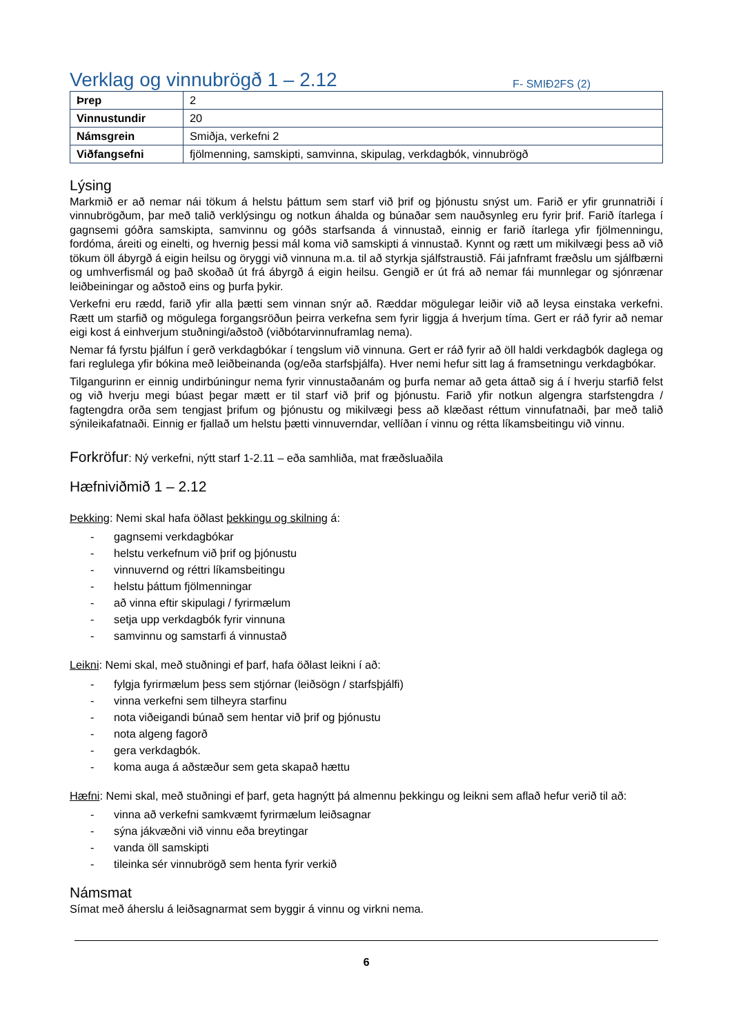Verklag og vinnubrögð 1 – 2.12
F- SMIÐ2FS (2)
| Þrep | 2 |
| Vinnustundir | 20 |
| Námsgrein | Smiðja, verkefni 2 |
| Viðfangsefni | fjölmenning, samskipti, samvinna, skipulag, verkdagbók, vinnubrögð |
Lýsing
Markmið er að nemar nái tökum á helstu þáttum sem starf við þrif og þjónustu snýst um. Farið er yfir grunnatriði í vinnubrögðum, þar með talið verklýsingu og notkun áhalda og búnaðar sem nauðsynleg eru fyrir þrif. Farið ítarlega í gagnsemi góðra samskipta, samvinnu og góðs starfsanda á vinnustað, einnig er farið ítarlega yfir fjölmenningu, fordóma, áreiti og einelti, og hvernig þessi mál koma við samskipti á vinnustað. Kynnt og rætt um mikilvægi þess að við tökum öll ábyrgð á eigin heilsu og öryggi við vinnuna m.a. til að styrkja sjálfstraustið. Fái jafnframt fræðslu um sjálfbærni og umhverfismál og það skoðað út frá ábyrgð á eigin heilsu. Gengið er út frá að nemar fái munnlegar og sjónrænar leiðbeiningar og aðstoð eins og þurfa þykir.
Verkefni eru rædd, farið yfir alla þætti sem vinnan snýr að. Ræddar mögulegar leiðir við að leysa einstaka verkefni. Rætt um starfið og mögulega forgangsröðun þeirra verkefna sem fyrir liggja á hverjum tíma. Gert er ráð fyrir að nemar eigi kost á einhverjum stuðningi/aðstoð (viðbótarvinnuframlag nema).
Nemar fá fyrstu þjálfun í gerð verkdagbókar í tengslum við vinnuna. Gert er ráð fyrir að öll haldi verkdagbók daglega og fari reglulega yfir bókina með leiðbeinanda (og/eða starfsþjálfa). Hver nemi hefur sitt lag á framsetningu verkdagbókar.
Tilgangurinn er einnig undirbúningur nema fyrir vinnustaðanám og þurfa nemar að geta áttað sig á í hverju starfið felst og við hverju megi búast þegar mætt er til starf við þrif og þjónustu. Farið yfir notkun algengra starfstengdra / fagtengdra orða sem tengjast þrifum og þjónustu og mikilvægi þess að klæðast réttum vinnufatnaði, þar með talið sýnileikafatnaði. Einnig er fjallað um helstu þætti vinnuverndar, vellíðan í vinnu og rétta líkamsbeitingu við vinnu.
Forkröfur: Ný verkefni, nýtt starf 1-2.11 – eða samhliða, mat fræðsluaðila
Hæfniviðmið 1 – 2.12
Þekking: Nemi skal hafa öðlast þekkingu og skilning á:
- gagnsemi verkdagbókar
- helstu verkefnum við þrif og þjónustu
- vinnuvernd og réttri líkamsbeitingu
- helstu þáttum fjölmenningar
- að vinna eftir skipulagi / fyrirmælum
- setja upp verkdagbók fyrir vinnuna
- samvinnu og samstarfi á vinnustað
Leikni: Nemi skal, með stuðningi ef þarf, hafa öðlast leikni í að:
- fylgja fyrirmælum þess sem stjórnar (leiðsögn / starfsþjálfi)
- vinna verkefni sem tilheyra starfinu
- nota viðeigandi búnað sem hentar við þrif og þjónustu
- nota algeng fagorð
- gera verkdagbók.
- koma auga á aðstæður sem geta skapað hættu
Hæfni: Nemi skal, með stuðningi ef þarf, geta hagnýtt þá almennu þekkingu og leikni sem aflað hefur verið til að:
- vinna að verkefni samkvæmt fyrirmælum leiðsagnar
- sýna jákvæðni við vinnu eða breytingar
- vanda öll samskipti
- tileinka sér vinnubrögð sem henta fyrir verkið
Námsmat
Símat með áherslu á leiðsagnarmat sem byggir á vinnu og virkni nema.
6